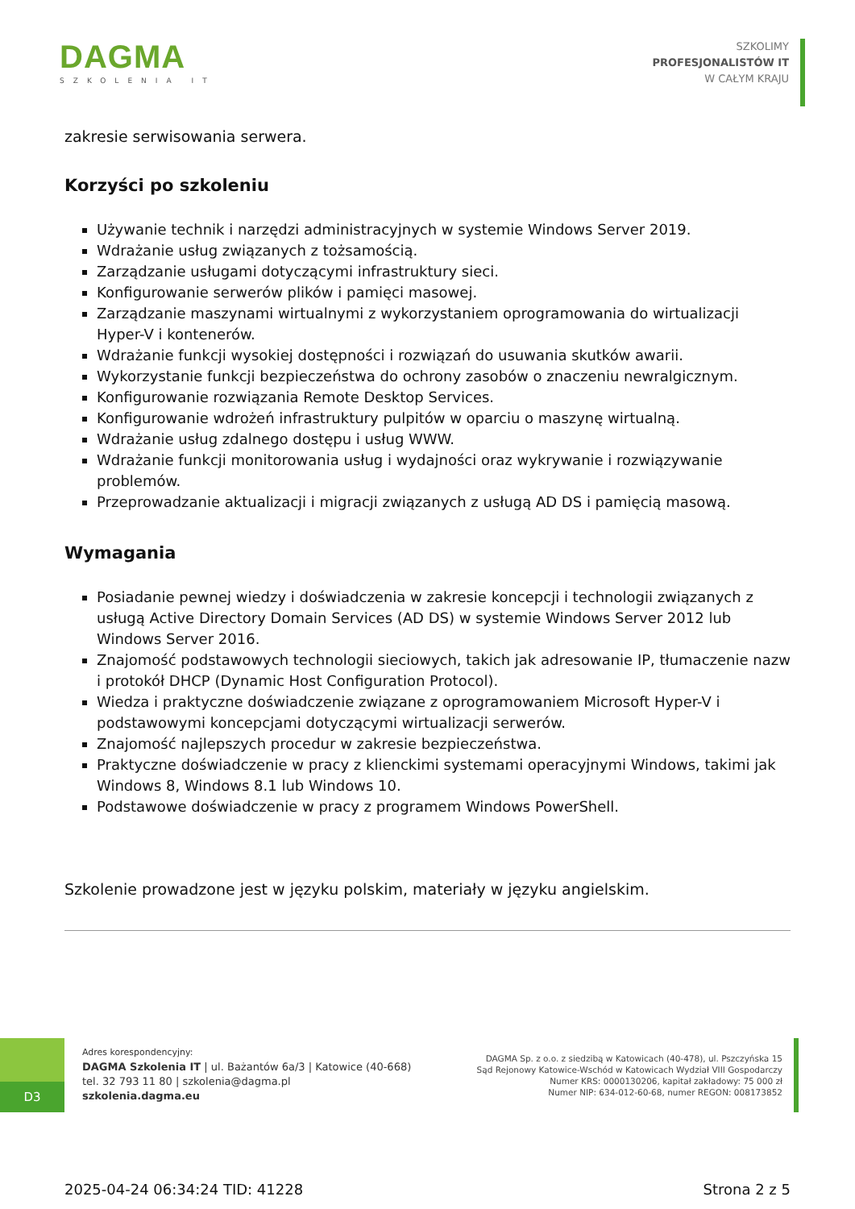DAGMA
SZKOLENIA IT
SZKOLIMY
PROFESJONALISTÓW IT
W CAŁYM KRAJU
zakresie serwisowania serwera.
Korzyści po szkoleniu
Używanie technik i narzędzi administracyjnych w systemie Windows Server 2019.
Wdrażanie usług związanych z tożsamością.
Zarządzanie usługami dotyczącymi infrastruktury sieci.
Konfigurowanie serwerów plików i pamięci masowej.
Zarządzanie maszynami wirtualnymi z wykorzystaniem oprogramowania do wirtualizacji Hyper-V i kontenerów.
Wdrażanie funkcji wysokiej dostępności i rozwiązań do usuwania skutków awarii.
Wykorzystanie funkcji bezpieczeństwa do ochrony zasobów o znaczeniu newralgicznym.
Konfigurowanie rozwiązania Remote Desktop Services.
Konfigurowanie wdrożeń infrastruktury pulpitów w oparciu o maszynę wirtualną.
Wdrażanie usług zdalnego dostępu i usług WWW.
Wdrażanie funkcji monitorowania usług i wydajności oraz wykrywanie i rozwiązywanie problemów.
Przeprowadzanie aktualizacji i migracji związanych z usługą AD DS i pamięcią masową.
Wymagania
Posiadanie pewnej wiedzy i doświadczenia w zakresie koncepcji i technologii związanych z usługą Active Directory Domain Services (AD DS) w systemie Windows Server 2012 lub Windows Server 2016.
Znajomość podstawowych technologii sieciowych, takich jak adresowanie IP, tłumaczenie nazw i protokół DHCP (Dynamic Host Configuration Protocol).
Wiedza i praktyczne doświadczenie związane z oprogramowaniem Microsoft Hyper-V i podstawowymi koncepcjami dotyczącymi wirtualizacji serwerów.
Znajomość najlepszych procedur w zakresie bezpieczeństwa.
Praktyczne doświadczenie w pracy z klienckimi systemami operacyjnymi Windows, takimi jak Windows 8, Windows 8.1 lub Windows 10.
Podstawowe doświadczenie w pracy z programem Windows PowerShell.
Szkolenie prowadzone jest w języku polskim, materiały w języku angielskim.
D3
Adres korespondencyjny:
DAGMA Szkolenia IT | ul. Bażantów 6a/3 | Katowice (40-668)
tel. 32 793 11 80 | szkolenia@dagma.pl
szkolenia.dagma.eu
DAGMA Sp. z o.o. z siedzibą w Katowicach (40-478), ul. Pszczyńska 15
Sąd Rejonowy Katowice-Wschód w Katowicach Wydział VIII Gospodarczy
Numer KRS: 0000130206, kapitał zakładowy: 75 000 zł
Numer NIP: 634-012-60-68, numer REGON: 008173852
2025-04-24 06:34:24 TID: 41228 Strona 2 z 5